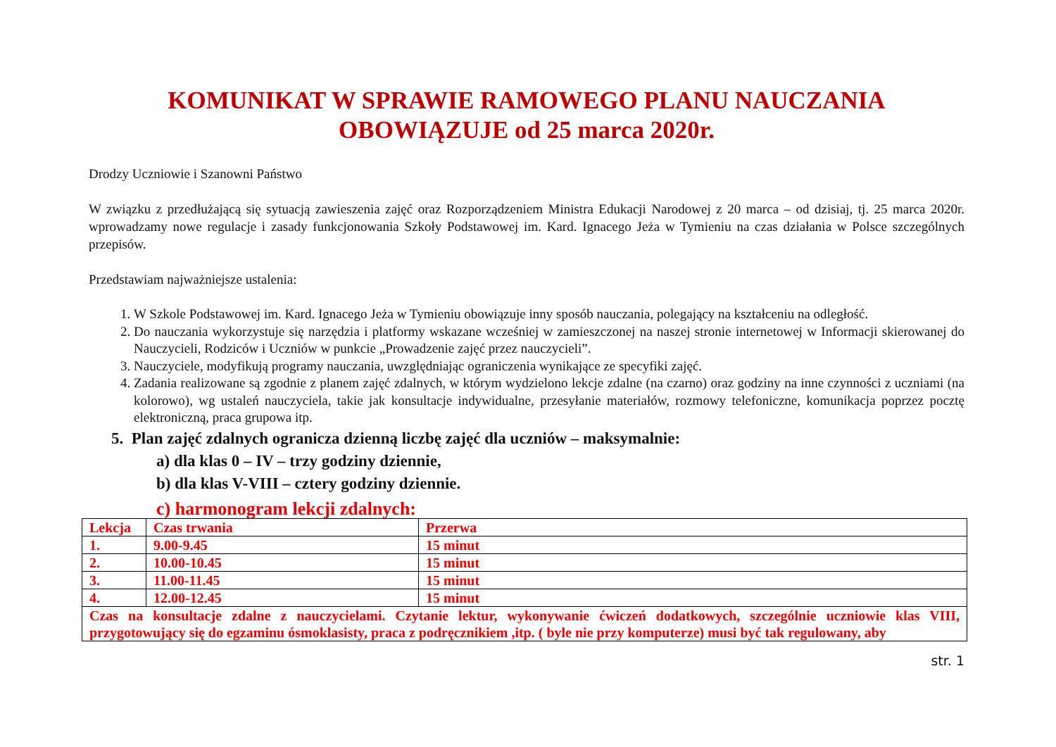KOMUNIKAT W SPRAWIE RAMOWEGO PLANU NAUCZANIA
OBOWIĄZUJE od 25 marca 2020r.
Drodzy Uczniowie i Szanowni Państwo
W związku z przedłużającą się sytuacją zawieszenia zajęć oraz Rozporządzeniem Ministra Edukacji Narodowej z 20 marca – od dzisiaj, tj. 25 marca 2020r. wprowadzamy nowe regulacje i zasady funkcjonowania Szkoły Podstawowej im. Kard. Ignacego Jeża w Tymieniu na czas działania w Polsce szczególnych przepisów.
Przedstawiam najważniejsze ustalenia:
1. W Szkole Podstawowej im. Kard. Ignacego Jeża w Tymieniu obowiązuje inny sposób nauczania, polegający na kształceniu na odległość.
2. Do nauczania wykorzystuje się narzędzia i platformy wskazane wcześniej w zamieszczonej na naszej stronie internetowej w Informacji skierowanej do Nauczycieli, Rodziców i Uczniów w punkcie „Prowadzenie zajęć przez nauczycieli”.
3. Nauczyciele, modyfikują programy nauczania, uwzględniając ograniczenia wynikające ze specyfiki zajęć.
4. Zadania realizowane są zgodnie z planem zajęć zdalnych, w którym wydzielono lekcje zdalne (na czarno) oraz godziny na inne czynności z uczniami (na kolorowo), wg ustaleń nauczyciela, takie jak konsultacje indywidualne, przesyłanie materiałów, rozmowy telefoniczne, komunikacja poprzez pocztę elektroniczną, praca grupowa itp.
5. Plan zajęć zdalnych ogranicza dzienną liczbę zajęć dla uczniów – maksymalnie:
a) dla klas 0 – IV – trzy godziny dziennie,
b) dla klas V-VIII – cztery godziny dziennie.
c) harmonogram lekcji zdalnych:
| Lekcja | Czas trwania | Przerwa |
| --- | --- | --- |
| 1. | 9.00-9.45 | 15 minut |
| 2. | 10.00-10.45 | 15 minut |
| 3. | 11.00-11.45 | 15 minut |
| 4. | 12.00-12.45 | 15 minut |
| Czas na konsultacje zdalne z nauczycielami. Czytanie lektur, wykonywanie ćwiczeń dodatkowych, szczególnie uczniowie klas VIII, przygotowujący się do egzaminu ósmoklasisty, praca z podręcznikiem ,itp. ( byle nie przy komputerze) musi być tak regulowany, aby | | |
str. 1